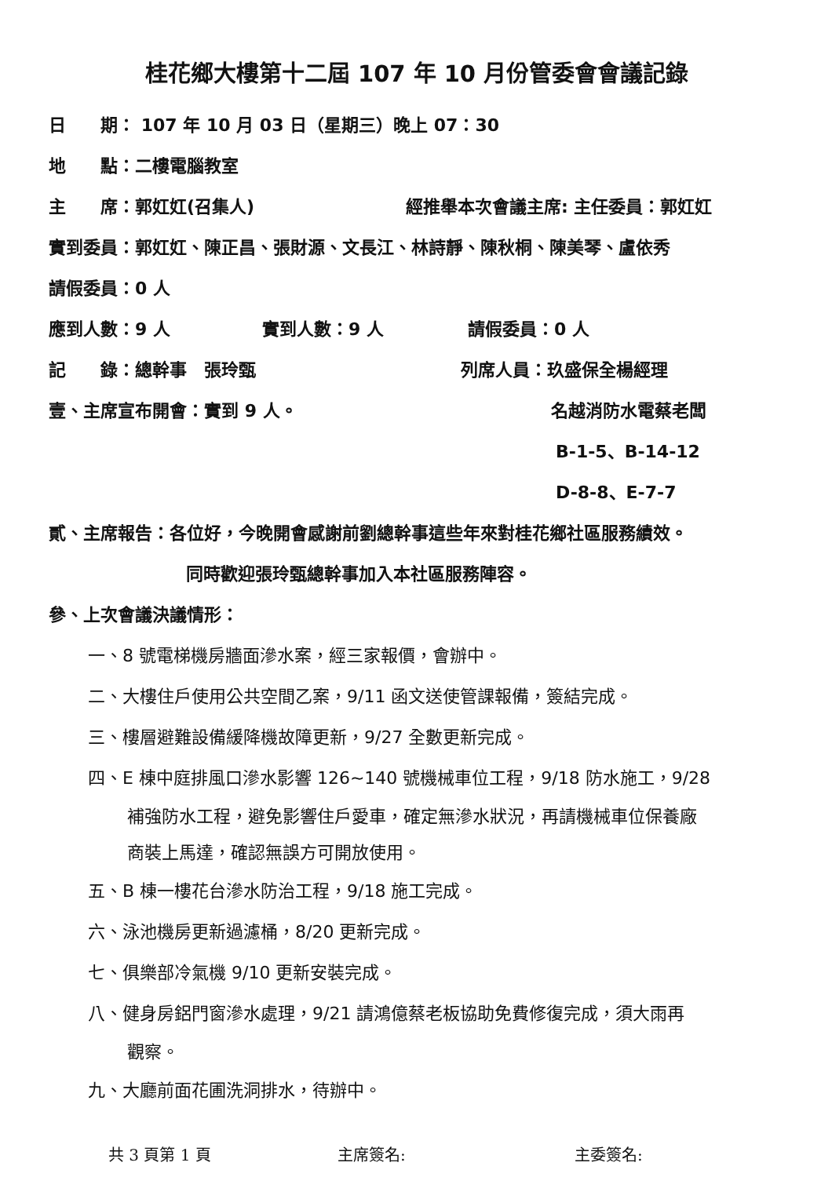桂花鄉大樓第十二屆 107 年 10 月份管委會會議記錄
日　　期： 107 年 10 月 03 日（星期三）晚上 07：30
地　　點：二樓電腦教室
主　　席：郭妅妅(召集人) 經推舉本次會議主席: 主任委員：郭妅妅
實到委員：郭妅妅、陳正昌、張財源、文長江、林詩靜、陳秋桐、陳美琴、盧依秀
請假委員：0 人
應到人數：9 人 實到人數：9 人 請假委員：0 人
記　　錄：總幹事　張玲甄 列席人員：玖盛保全楊經理
壹、主席宣布開會：實到 9 人。 名越消防水電蔡老闆
B-1-5、B-14-12
D-8-8、E-7-7
貳、主席報告：各位好，今晚開會感謝前劉總幹事這些年來對桂花鄉社區服務績效。
同時歡迎張玲甄總幹事加入本社區服務陣容。
參、上次會議決議情形：
一、8 號電梯機房牆面滲水案，經三家報價，會辦中。
二、大樓住戶使用公共空間乙案，9/11 函文送使管課報備，簽結完成。
三、樓層避難設備緩降機故障更新，9/27 全數更新完成。
四、E 棟中庭排風口滲水影響 126~140 號機械車位工程，9/18 防水施工，9/28
補強防水工程，避免影響住戶愛車，確定無滲水狀況，再請機械車位保養廠
商裝上馬達，確認無誤方可開放使用。
五、B 棟一樓花台滲水防治工程，9/18 施工完成。
六、泳池機房更新過濾桶，8/20 更新完成。
七、俱樂部冷氣機 9/10 更新安裝完成。
八、健身房鋁門窗滲水處理，9/21 請鴻億蔡老板協助免費修復完成，須大雨再
觀察。
九、大廳前面花圃洗洞排水，待辦中。
共 3 頁第 1 頁 主席簽名: 主委簽名: